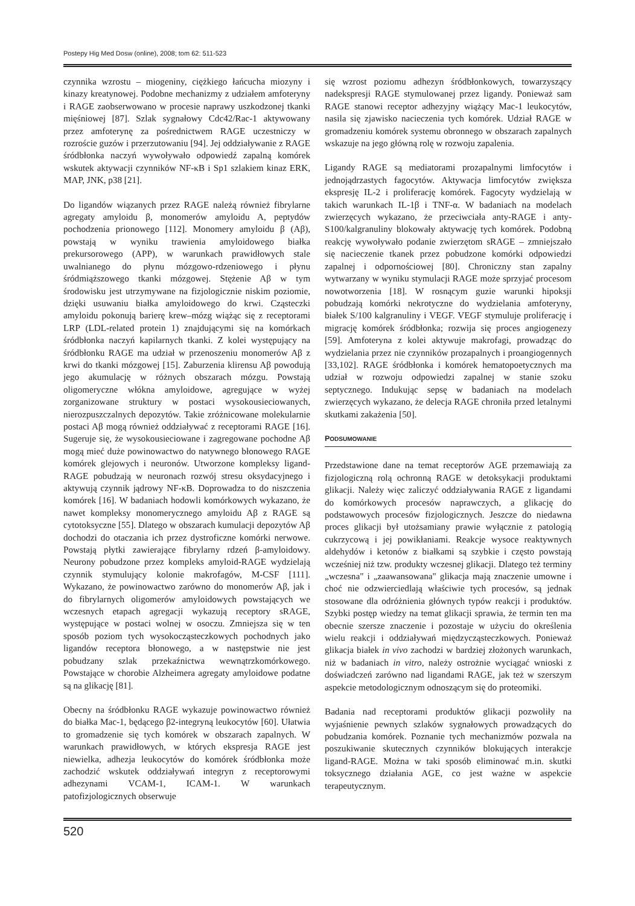Postepy Hig Med Dosw (online), 2008; tom 62: 511-523
czynnika wzrostu – miogeniny, ciężkiego łańcucha miozyny i kinazy kreatynowej. Podobne mechanizmy z udziałem amfoteryny i RAGE zaobserwowano w procesie naprawy uszkodzonej tkanki mięśniowej [87]. Szlak sygnałowy Cdc42/Rac-1 aktywowany przez amfoterynę za pośrednictwem RAGE uczestniczy w rozroście guzów i przerzutowaniu [94]. Jej oddziaływanie z RAGE śródbłonka naczyń wywoływało odpowiedź zapalną komórek wskutek aktywacji czynników NF-κB i Sp1 szlakiem kinaz ERK, MAP, JNK, p38 [21].
Do ligandów wiązanych przez RAGE należą również fibrylarne agregaty amyloidu β, monomerów amyloidu A, peptydów pochodzenia prionowego [112]. Monomery amyloidu β (Aβ), powstają w wyniku trawienia amyloidowego białka prekursorowego (APP), w warunkach prawidłowych stale uwalnianego do płynu mózgowo-rdzeniowego i płynu śródmiąższowego tkanki mózgowej. Stężenie Aβ w tym środowisku jest utrzymywane na fizjologicznie niskim poziomie, dzięki usuwaniu białka amyloidowego do krwi. Cząsteczki amyloidu pokonują barierę krew–mózg wiążąc się z receptorami LRP (LDL-related protein 1) znajdującymi się na komórkach śródbłonka naczyń kapilarnych tkanki. Z kolei występujący na śródbłonku RAGE ma udział w przenoszeniu monomerów Aβ z krwi do tkanki mózgowej [15]. Zaburzenia klirensu Aβ powodują jego akumulację w różnych obszarach mózgu. Powstają oligomeryczne włókna amyloidowe, agregujące w wyżej zorganizowane struktury w postaci wysokousieciowanych, nierozpuszczalnych depozytów. Takie zróżnicowane molekularnie postaci Aβ mogą również oddziaływać z receptorami RAGE [16]. Sugeruje się, że wysokousieciowane i zagregowane pochodne Aβ mogą mieć duże powinowactwo do natywnego błonowego RAGE komórek glejowych i neuronów. Utworzone kompleksy ligand-RAGE pobudzają w neuronach rozwój stresu oksydacyjnego i aktywują czynnik jądrowy NF-κB. Doprowadza to do niszczenia komórek [16]. W badaniach hodowli komórkowych wykazano, że nawet kompleksy monomerycznego amyloidu Aβ z RAGE są cytotoksyczne [55]. Dlatego w obszarach kumulacji depozytów Aβ dochodzi do otaczania ich przez dystroficzne komórki nerwowe. Powstają płytki zawierające fibrylarny rdzeń β-amyloidowy. Neurony pobudzone przez kompleks amyloid-RAGE wydzielają czynnik stymulujący kolonie makrofagów, M-CSF [111]. Wykazano, że powinowactwo zarówno do monomerów Aβ, jak i do fibrylarnych oligomerów amyloidowych powstających we wczesnych etapach agregacji wykazują receptory sRAGE, występujące w postaci wolnej w osoczu. Zmniejsza się w ten sposób poziom tych wysokocząsteczkowych pochodnych jako ligandów receptora błonowego, a w następstwie nie jest pobudzany szlak przekaźnictwa wewnątrzkomórkowego. Powstające w chorobie Alzheimera agregaty amyloidowe podatne są na glikację [81].
Obecny na śródbłonku RAGE wykazuje powinowactwo również do białka Mac-1, będącego β2-integryną leukocytów [60]. Ułatwia to gromadzenie się tych komórek w obszarach zapalnych. W warunkach prawidłowych, w których ekspresja RAGE jest niewielka, adhezja leukocytów do komórek śródbłonka może zachodzić wskutek oddziaływań integryn z receptorowymi adhezynami VCAM-1, ICAM-1. W warunkach patofizjologicznych obserwuje
się wzrost poziomu adhezyn śródbłonkowych, towarzyszący nadekspresji RAGE stymulowanej przez ligandy. Ponieważ sam RAGE stanowi receptor adhezyjny wiążący Mac-1 leukocytów, nasila się zjawisko nacieczenia tych komórek. Udział RAGE w gromadzeniu komórek systemu obronnego w obszarach zapalnych wskazuje na jego główną rolę w rozwoju zapalenia.
Ligandy RAGE są mediatorami prozapalnymi limfocytów i jednojądrzastych fagocytów. Aktywacja limfocytów zwiększa ekspresję IL-2 i proliferację komórek. Fagocyty wydzielają w takich warunkach IL-1β i TNF-α. W badaniach na modelach zwierzęcych wykazano, że przeciwciała anty-RAGE i anty-S100/kalgranuliny blokowały aktywację tych komórek. Podobną reakcję wywoływało podanie zwierzętom sRAGE – zmniejszało się nacieczenie tkanek przez pobudzone komórki odpowiedzi zapalnej i odpornościowej [80]. Chroniczny stan zapalny wytwarzany w wyniku stymulacji RAGE może sprzyjać procesom nowotworzenia [18]. W rosnącym guzie warunki hipoksji pobudzają komórki nekrotyczne do wydzielania amfoteryny, białek S/100 kalgranuliny i VEGF. VEGF stymuluje proliferację i migrację komórek śródbłonka; rozwija się proces angiogenezy [59]. Amfoteryna z kolei aktywuje makrofagi, prowadząc do wydzielania przez nie czynników prozapalnych i proangiogennych [33,102]. RAGE śródbłonka i komórek hematopoetycznych ma udział w rozwoju odpowiedzi zapalnej w stanie szoku septycznego. Indukując sepsę w badaniach na modelach zwierzęcych wykazano, że delecja RAGE chroniła przed letalnymi skutkami zakażenia [50].
PODSUMOWANIE
Przedstawione dane na temat receptorów AGE przemawiają za fizjologiczną rolą ochronną RAGE w detoksykacji produktami glikacji. Należy więc zaliczyć oddziaływania RAGE z ligandami do komórkowych procesów naprawczych, a glikację do podstawowych procesów fizjologicznych. Jeszcze do niedawna proces glikacji był utożsamiany prawie wyłącznie z patologią cukrzycową i jej powikłaniami. Reakcje wysoce reaktywnych aldehydów i ketonów z białkami są szybkie i często powstają wcześniej niż tzw. produkty wczesnej glikacji. Dlatego też terminy „wczesna" i „zaawansowana" glikacja mają znaczenie umowne i choć nie odzwierciedlają właściwie tych procesów, są jednak stosowane dla odróżnienia głównych typów reakcji i produktów. Szybki postęp wiedzy na temat glikacji sprawia, że termin ten ma obecnie szersze znaczenie i pozostaje w użyciu do określenia wielu reakcji i oddziaływań międzycząsteczkowych. Ponieważ glikacja białek in vivo zachodzi w bardziej złożonych warunkach, niż w badaniach in vitro, należy ostrożnie wyciągać wnioski z doświadczeń zarówno nad ligandami RAGE, jak też w szerszym aspekcie metodologicznym odnoszącym się do proteomiki.
Badania nad receptorami produktów glikacji pozwoliły na wyjaśnienie pewnych szlaków sygnałowych prowadzących do pobudzania komórek. Poznanie tych mechanizmów pozwala na poszukiwanie skutecznych czynników blokujących interakcje ligand-RAGE. Można w taki sposób eliminować m.in. skutki toksycznego działania AGE, co jest ważne w aspekcie terapeutycznym.
520